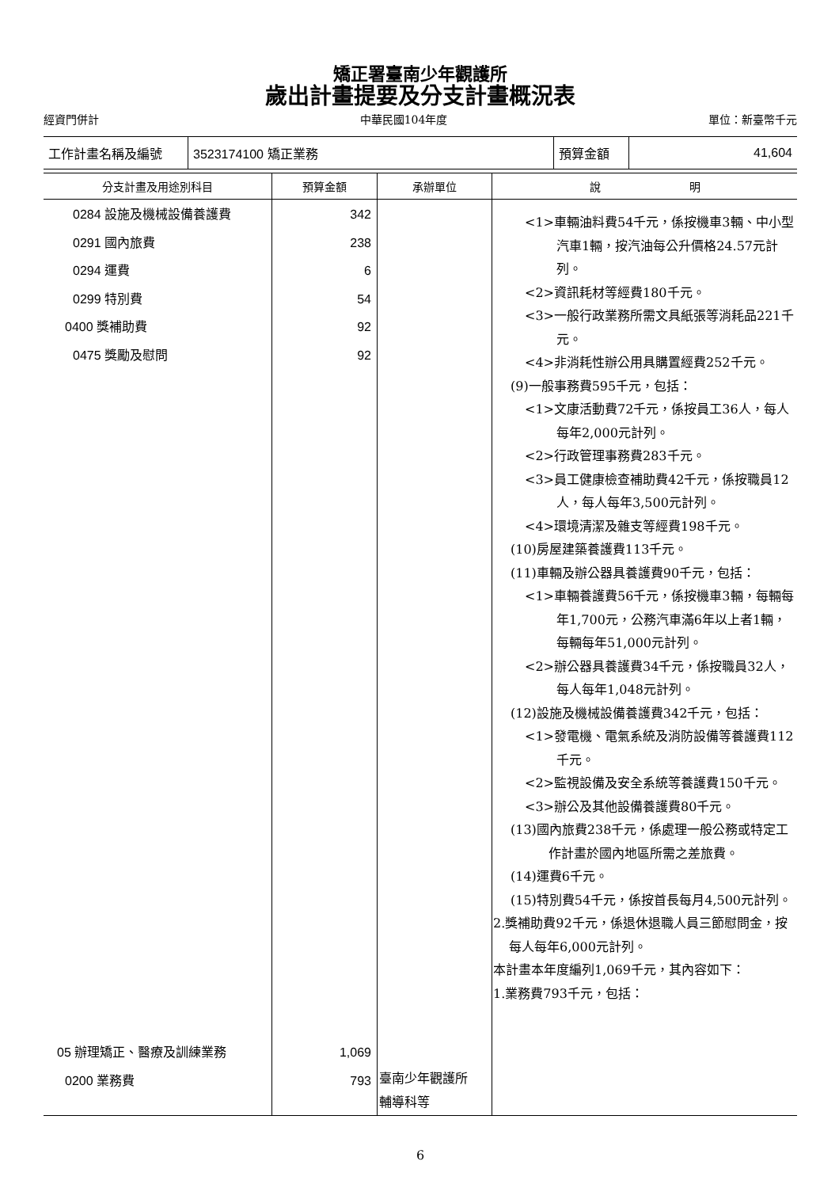矯正署臺南少年觀護所
歲出計畫提要及分支計畫概況表
經資門併計 中華民國104年度 單位：新臺幣千元
| 工作計畫名稱及編號 | 3523174100 矯正業務 | 預算金額 | 41,604 |
| 分支計畫及用途別科目 | 預算金額 | 承辦單位 | 說 明 |
| --- | --- | --- | --- |
| 0284 設施及機械設備養護費 0291 國內旅費 0294 運費 0299 特別費 0400 獎補助費 0475 獎勵及慰問 05 辦理矯正、醫療及訓練業務 0200 業務費 | 342 238 6 54 92 92 1,069 793 | 臺南少年觀護所 輔導科等 | <1>車輛油料費54千元，係按機車3輛、中小型汽車1輛，按汽油每公升價格24.57元計列。 <2>資訊耗材等經費180千元。 <3>一般行政業務所需文具紙張等消耗品221千元。 <4>非消耗性辦公用具購置經費252千元。 (9)一般事務費595千元，包括： <1>文康活動費72千元，係按員工36人，每人每年2,000元計列。 <2>行政管理事務費283千元。 <3>員工健康檢查補助費42千元，係按職員12人，每人每年3,500元計列。 <4>環境清潔及雜支等經費198千元。 (10)房屋建築養護費113千元。 (11)車輛及辦公器具養護費90千元，包括： <1>車輛養護費56千元，係按機車3輛，每輛每年1,700元，公務汽車滿6年以上者1輛，每輛每年51,000元計列。 <2>辦公器具養護費34千元，係按職員32人，每人每年1,048元計列。 (12)設施及機械設備養護費342千元，包括： <1>發電機、電氣系統及消防設備等養護費112千元。 <2>監視設備及安全系統等養護費150千元。 <3>辦公及其他設備養護費80千元。 (13)國內旅費238千元，係處理一般公務或特定工作計畫於國內地區所需之差旅費。 (14)運費6千元。 (15)特別費54千元，係按首長每月4,500元計列。 2.獎補助費92千元，係退休退職人員三節慰問金，按每人每年6,000元計列。 本計畫本年度編列1,069千元，其內容如下： 1.業務費793千元，包括： |
6